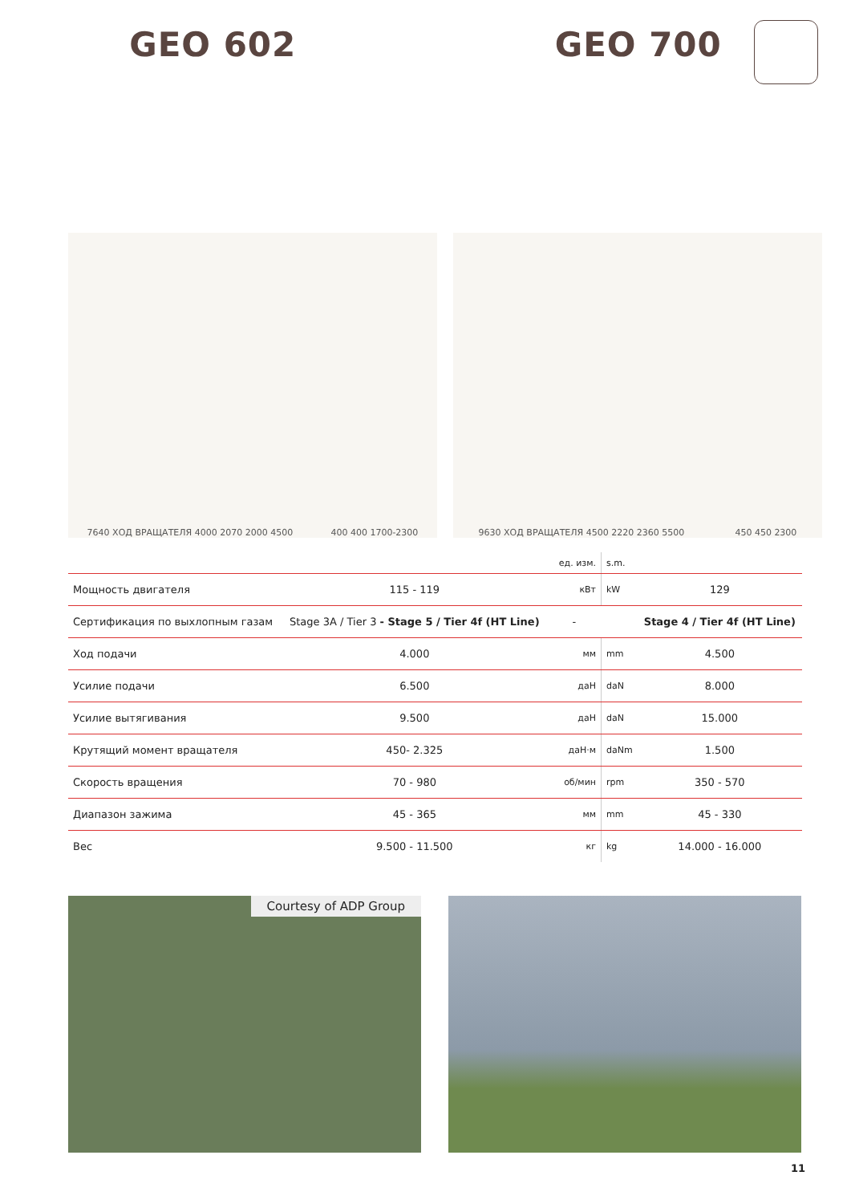GEO 602 GEO 700
7640 ХОД ВРАЩАТЕЛЯ 4000 2070 2000 4500 400 400 1700-2300 9630 ХОД ВРАЩАТЕЛЯ 4500 2220 2360 5500 450 450 2300
| | | ед. изм. | s.m. | |
| --- | --- | --- | --- | --- |
| Мощность двигателя | 115 - 119 | кВт | kW | 129 |
| Сертификация по выхлопным газам | Stage 3A / Tier 3 - Stage 5 / Tier 4f (HT Line) | - | | Stage 4 / Tier 4f (HT Line) |
| Ход подачи | 4.000 | мм | mm | 4.500 |
| Усилие подачи | 6.500 | даН | daN | 8.000 |
| Усилие вытягивания | 9.500 | даН | daN | 15.000 |
| Крутящий момент вращателя | 450- 2.325 | даН·м | daNm | 1.500 |
| Скорость вращения | 70 - 980 | об/мин | rpm | 350 - 570 |
| Диапазон зажима | 45 - 365 | мм | mm | 45 - 330 |
| Вес | 9.500 - 11.500 | кг | kg | 14.000 - 16.000 |
Courtesy of ADP Group
11